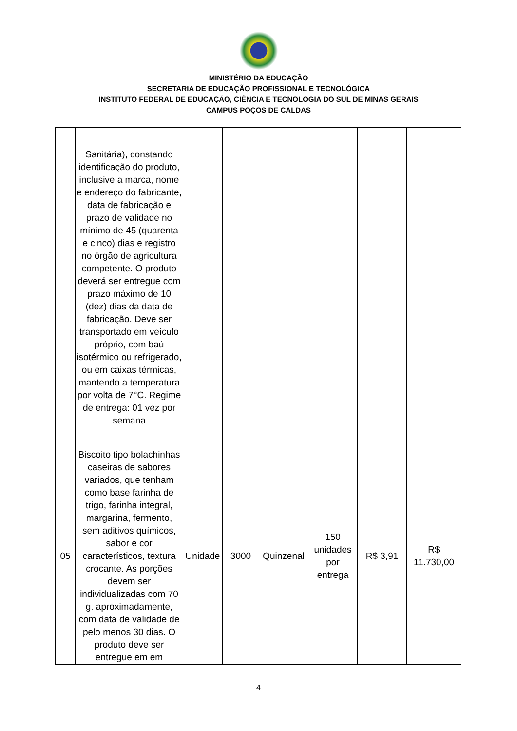MINISTÉRIO DA EDUCAÇÃO
SECRETARIA DE EDUCAÇÃO PROFISSIONAL E TECNOLÓGICA
INSTITUTO FEDERAL DE EDUCAÇÃO, CIÊNCIA E TECNOLOGIA DO SUL DE MINAS GERAIS
CAMPUS POÇOS DE CALDAS
| | Sanitária), constando identificação do produto, inclusive a marca, nome e endereço do fabricante, data de fabricação e prazo de validade no mínimo de 45 (quarenta e cinco) dias e registro no órgão de agricultura competente. O produto deverá ser entregue com prazo máximo de 10 (dez) dias da data de fabricação. Deve ser transportado em veículo próprio, com baú isotérmico ou refrigerado, ou em caixas térmicas, mantendo a temperatura por volta de 7°C. Regime de entrega: 01 vez por semana | | | | | | |
| 05 | Biscoito tipo bolachinhas caseiras de sabores variados, que tenham como base farinha de trigo, farinha integral, margarina, fermento, sem aditivos químicos, sabor e cor característicos, textura crocante. As porções devem ser individualizadas com 70 g. aproximadamente, com data de validade de pelo menos 30 dias. O produto deve ser entregue em em | Unidade | 3000 | Quinzenal | 150 unidades por entrega | R$ 3,91 | R$ 11.730,00 |
4